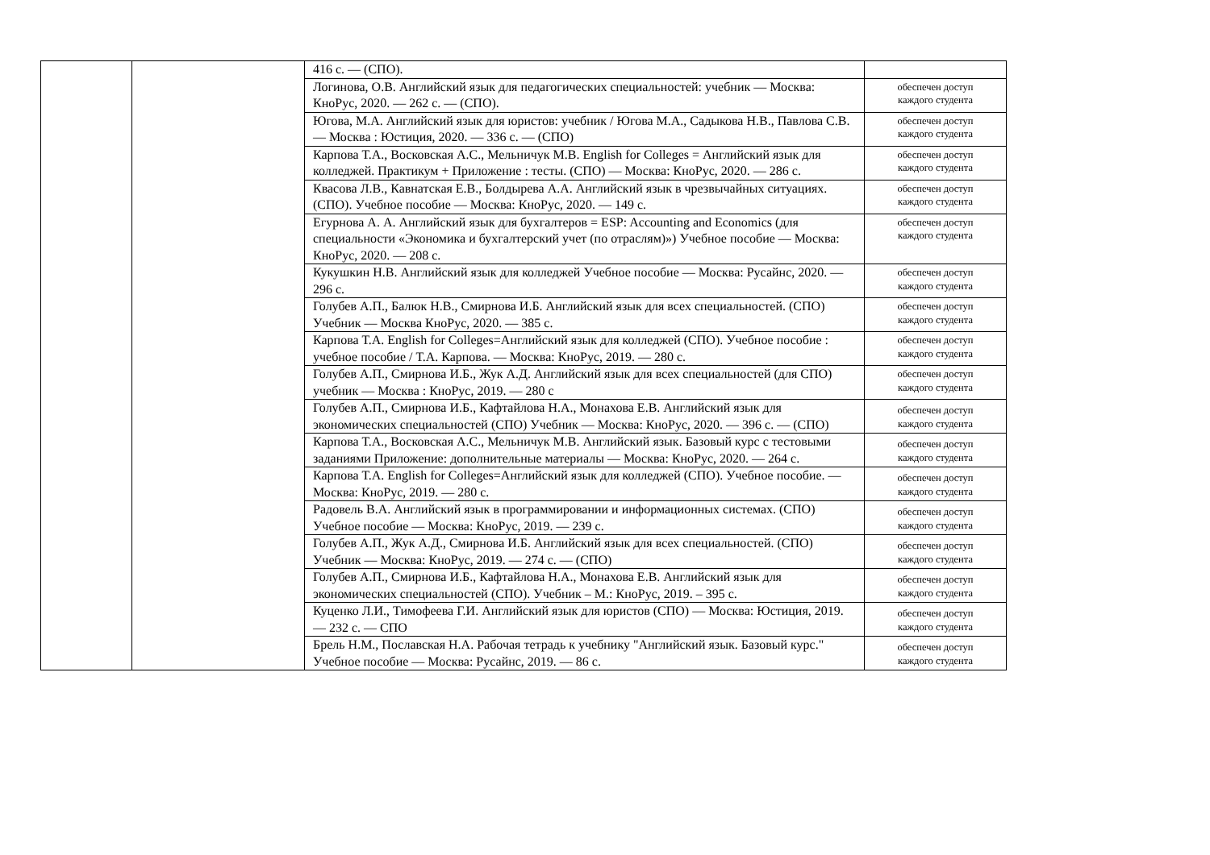| | | 416 с. — (СПО). | |
| | | Логинова, О.В. Английский язык для педагогических специальностей: учебник — Москва: КноРус, 2020. — 262 с. — (СПО). | обеспечен доступ каждого студента |
| | | Югова, М.А. Английский язык для юристов: учебник / Югова М.А., Садыкова Н.В., Павлова С.В. — Москва : Юстиция, 2020. — 336 с. — (СПО) | обеспечен доступ каждого студента |
| | | Карпова Т.А., Восковская А.С., Мельничук М.В. English for Colleges = Английский язык для колледжей. Практикум + Приложение : тесты. (СПО) — Москва: КноРус, 2020. — 286 с. | обеспечен доступ каждого студента |
| | | Квасова Л.В., Кавнатская Е.В., Болдырева А.А. Английский язык в чрезвычайных ситуациях. (СПО). Учебное пособие — Москва: КноРус, 2020. — 149 с. | обеспечен доступ каждого студента |
| | | Егурнова А. А. Английский язык для бухгалтеров = ESP: Accounting and Economics (для специальности «Экономика и бухгалтерский учет (по отраслям)») Учебное пособие — Москва: КноРус, 2020. — 208 с. | обеспечен доступ каждого студента |
| | | Кукушкин Н.В. Английский язык для колледжей Учебное пособие — Москва: Русайнс, 2020. — 296 с. | обеспечен доступ каждого студента |
| | | Голубев А.П., Балюк Н.В., Смирнова И.Б. Английский язык для всех специальностей. (СПО) Учебник — Москва КноРус, 2020. — 385 с. | обеспечен доступ каждого студента |
| | | Карпова Т.А. English for Colleges=Английский язык для колледжей (СПО). Учебное пособие : учебное пособие / Т.А. Карпова. — Москва: КноРус, 2019. — 280 с. | обеспечен доступ каждого студента |
| | | Голубев А.П., Смирнова И.Б., Жук А.Д. Английский язык для всех специальностей (для СПО) учебник — Москва : КноРус, 2019. — 280 с | обеспечен доступ каждого студента |
| | | Голубев А.П., Смирнова И.Б., Кафтайлова Н.А., Монахова Е.В. Английский язык для экономических специальностей (СПО) Учебник — Москва: КноРус, 2020. — 396 с. — (СПО) | обеспечен доступ каждого студента |
| | | Карпова Т.А., Восковская А.С., Мельничук М.В. Английский язык. Базовый курс с тестовыми заданиями Приложение: дополнительные материалы — Москва: КноРус, 2020. — 264 с. | обеспечен доступ каждого студента |
| | | Карпова Т.А. English for Colleges=Английский язык для колледжей (СПО). Учебное пособие. — Москва: КноРус, 2019. — 280 с. | обеспечен доступ каждого студента |
| | | Радовель В.А. Английский язык в программировании и информационных системах. (СПО) Учебное пособие — Москва: КноРус, 2019. — 239 с. | обеспечен доступ каждого студента |
| | | Голубев А.П., Жук А.Д., Смирнова И.Б. Английский язык для всех специальностей. (СПО) Учебник — Москва: КноРус, 2019. — 274 с. — (СПО) | обеспечен доступ каждого студента |
| | | Голубев А.П., Смирнова И.Б., Кафтайлова Н.А., Монахова Е.В. Английский язык для экономических специальностей (СПО). Учебник – М.: КноРус, 2019. – 395 с. | обеспечен доступ каждого студента |
| | | Куценко Л.И., Тимофеева Г.И. Английский язык для юристов (СПО) — Москва: Юстиция, 2019. — 232 с. — СПО | обеспечен доступ каждого студента |
| | | Брель Н.М., Пославская Н.А. Рабочая тетрадь к учебнику "Английский язык. Базовый курс." Учебное пособие — Москва: Русайнс, 2019. — 86 с. | обеспечен доступ каждого студента |